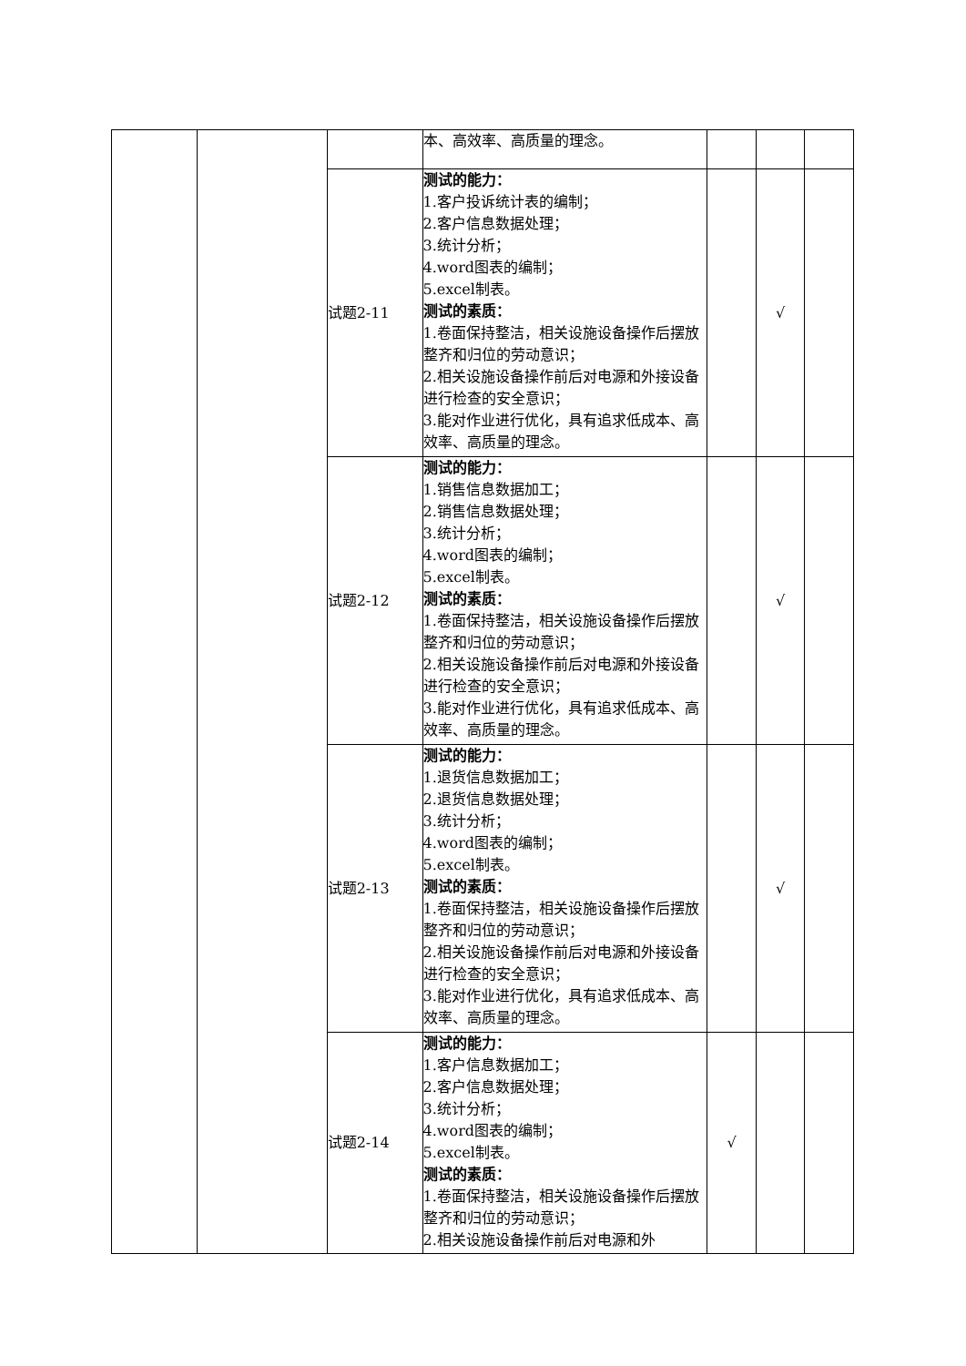| | | | 本、高效率、高质量的理念。 | | | |
| | | 试题2-11 | 测试的能力： 1.客户投诉统计表的编制； 2.客户信息数据处理； 3.统计分析； 4.word图表的编制； 5.excel制表。 测试的素质： 1.卷面保持整洁，相关设施设备操作后摆放整齐和归位的劳动意识； 2.相关设施设备操作前后对电源和外接设备进行检查的安全意识； 3.能对作业进行优化，具有追求低成本、高效率、高质量的理念。 | | √ | |
| | | 试题2-12 | 测试的能力： 1.销售信息数据加工； 2.销售信息数据处理； 3.统计分析； 4.word图表的编制； 5.excel制表。 测试的素质： 1.卷面保持整洁，相关设施设备操作后摆放整齐和归位的劳动意识； 2.相关设施设备操作前后对电源和外接设备进行检查的安全意识； 3.能对作业进行优化，具有追求低成本、高效率、高质量的理念。 | | √ | |
| | | 试题2-13 | 测试的能力： 1.退货信息数据加工； 2.退货信息数据处理； 3.统计分析； 4.word图表的编制； 5.excel制表。 测试的素质： 1.卷面保持整洁，相关设施设备操作后摆放整齐和归位的劳动意识； 2.相关设施设备操作前后对电源和外接设备进行检查的安全意识； 3.能对作业进行优化，具有追求低成本、高效率、高质量的理念。 | | √ | |
| | | 试题2-14 | 测试的能力： 1.客户信息数据加工； 2.客户信息数据处理； 3.统计分析； 4.word图表的编制； 5.excel制表。 测试的素质： 1.卷面保持整洁，相关设施设备操作后摆放整齐和归位的劳动意识； 2.相关设施设备操作前后对电源和外 | √ | | |